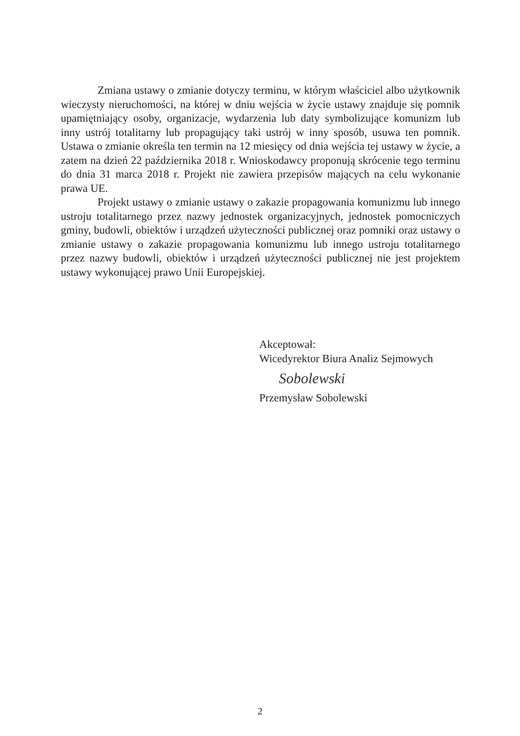Zmiana ustawy o zmianie dotyczy terminu, w którym właściciel albo użytkownik wieczysty nieruchomości, na której w dniu wejścia w życie ustawy znajduje się pomnik upamiętniający osoby, organizacje, wydarzenia lub daty symbolizujące komunizm lub inny ustrój totalitarny lub propagujący taki ustrój w inny sposób, usuwa ten pomnik. Ustawa o zmianie określa ten termin na 12 miesięcy od dnia wejścia tej ustawy w życie, a zatem na dzień 22 października 2018 r. Wnioskodawcy proponują skrócenie tego terminu do dnia 31 marca 2018 r. Projekt nie zawiera przepisów mających na celu wykonanie prawa UE.
Projekt ustawy o zmianie ustawy o zakazie propagowania komunizmu lub innego ustroju totalitarnego przez nazwy jednostek organizacyjnych, jednostek pomocniczych gminy, budowli, obiektów i urządzeń użyteczności publicznej oraz pomniki oraz ustawy o zmianie ustawy o zakazie propagowania komunizmu lub innego ustroju totalitarnego przez nazwy budowli, obiektów i urządzeń użyteczności publicznej nie jest projektem ustawy wykonującej prawo Unii Europejskiej.
Akceptował:
Wicedyrektor Biura Analiz Sejmowych
Sobolewski
Przemysław Sobolewski
2